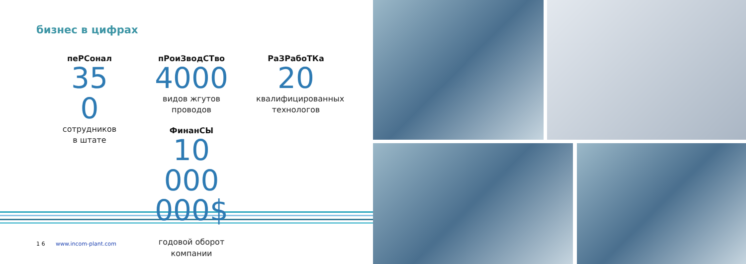бизнес в цифрах
пеРСонал
35
0
сотрудников
в штате
пРоиЗводСТво
4000
видов жгутов проводов
ФинанСЫ
10 000 000$
годовой оборот компании
РаЗРабоТКа
20
квалифицированных технологов
1 6 www.incom-plant.com